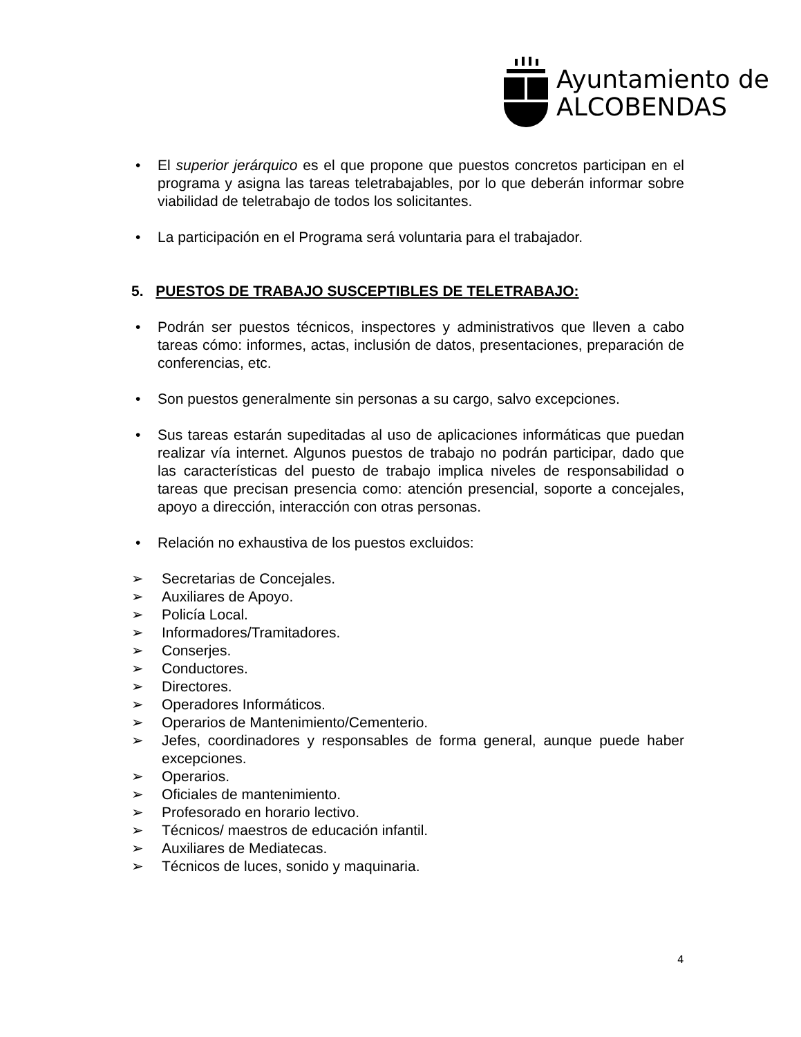Ayuntamiento de
ALCOBENDAS
• El superior jerárquico es el que propone que puestos concretos participan en el programa y asigna las tareas teletrabajables, por lo que deberán informar sobre viabilidad de teletrabajo de todos los solicitantes.
• La participación en el Programa será voluntaria para el trabajador.
5. PUESTOS DE TRABAJO SUSCEPTIBLES DE TELETRABAJO:
• Podrán ser puestos técnicos, inspectores y administrativos que lleven a cabo tareas cómo: informes, actas, inclusión de datos, presentaciones, preparación de conferencias, etc.
• Son puestos generalmente sin personas a su cargo, salvo excepciones.
• Sus tareas estarán supeditadas al uso de aplicaciones informáticas que puedan realizar vía internet. Algunos puestos de trabajo no podrán participar, dado que las características del puesto de trabajo implica niveles de responsabilidad o tareas que precisan presencia como: atención presencial, soporte a concejales, apoyo a dirección, interacción con otras personas.
• Relación no exhaustiva de los puestos excluidos:
➢ Secretarias de Concejales.
➢ Auxiliares de Apoyo.
➢ Policía Local.
➢ Informadores/Tramitadores.
➢ Conserjes.
➢ Conductores.
➢ Directores.
➢ Operadores Informáticos.
➢ Operarios de Mantenimiento/Cementerio.
➢ Jefes, coordinadores y responsables de forma general, aunque puede haber excepciones.
➢ Operarios.
➢ Oficiales de mantenimiento.
➢ Profesorado en horario lectivo.
➢ Técnicos/ maestros de educación infantil.
➢ Auxiliares de Mediatecas.
➢ Técnicos de luces, sonido y maquinaria.
4